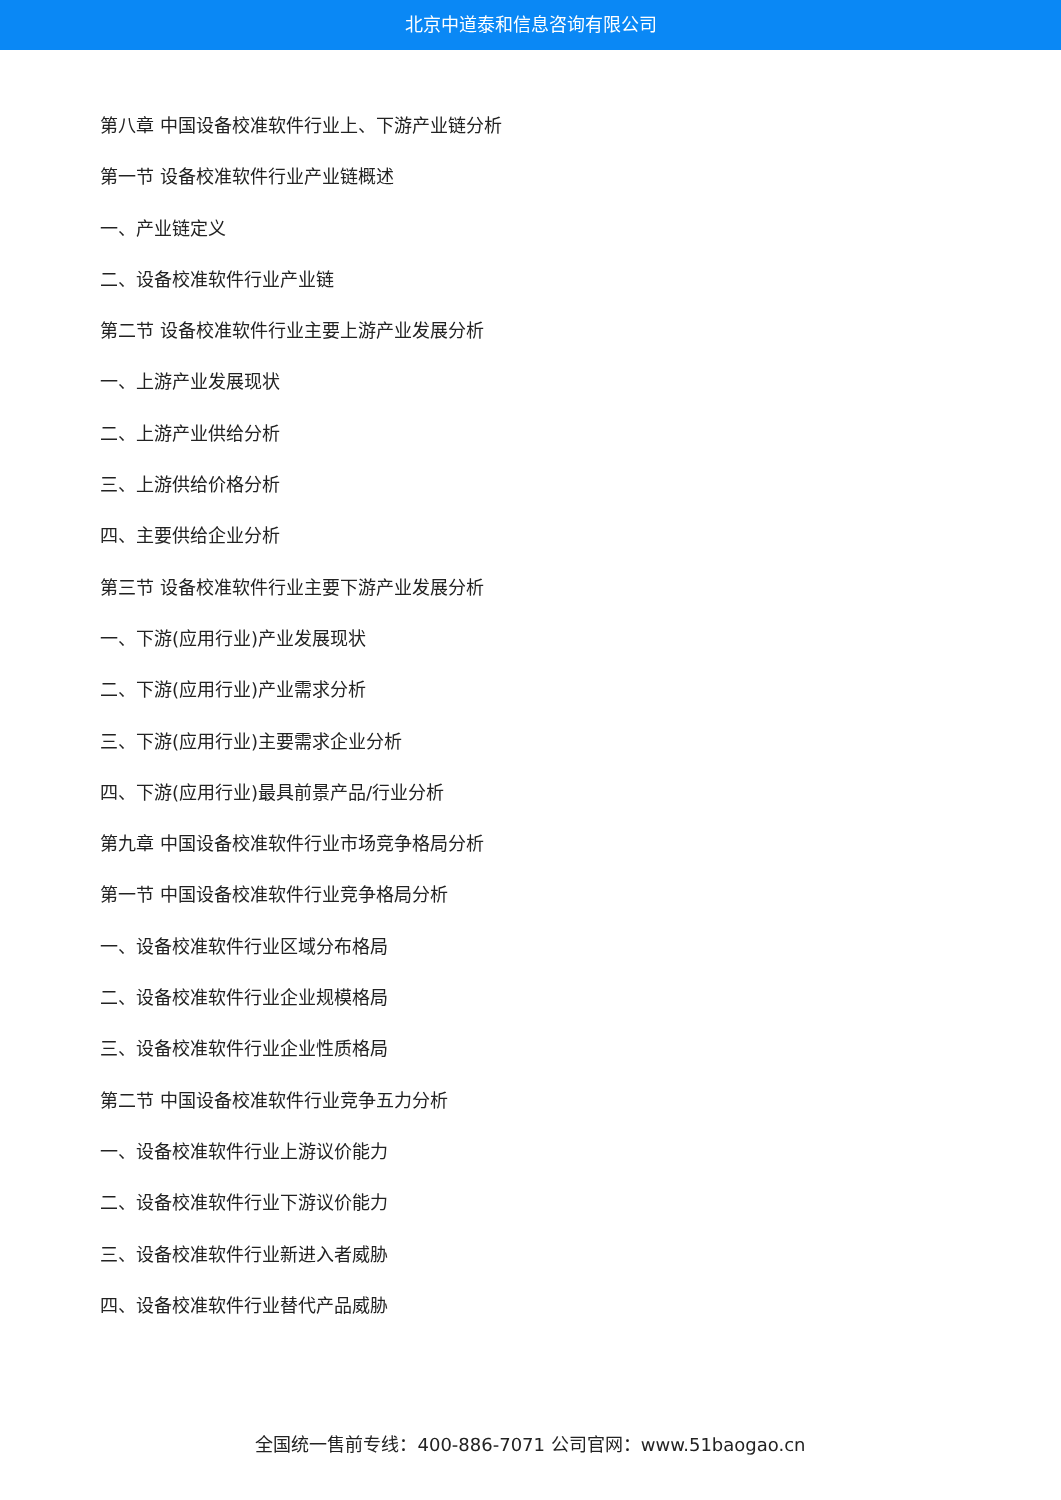北京中道泰和信息咨询有限公司
第八章 中国设备校准软件行业上、下游产业链分析
第一节 设备校准软件行业产业链概述
一、产业链定义
二、设备校准软件行业产业链
第二节 设备校准软件行业主要上游产业发展分析
一、上游产业发展现状
二、上游产业供给分析
三、上游供给价格分析
四、主要供给企业分析
第三节 设备校准软件行业主要下游产业发展分析
一、下游(应用行业)产业发展现状
二、下游(应用行业)产业需求分析
三、下游(应用行业)主要需求企业分析
四、下游(应用行业)最具前景产品/行业分析
第九章 中国设备校准软件行业市场竞争格局分析
第一节 中国设备校准软件行业竞争格局分析
一、设备校准软件行业区域分布格局
二、设备校准软件行业企业规模格局
三、设备校准软件行业企业性质格局
第二节 中国设备校准软件行业竞争五力分析
一、设备校准软件行业上游议价能力
二、设备校准软件行业下游议价能力
三、设备校准软件行业新进入者威胁
四、设备校准软件行业替代产品威胁
全国统一售前专线：400-886-7071 公司官网：www.51baogao.cn